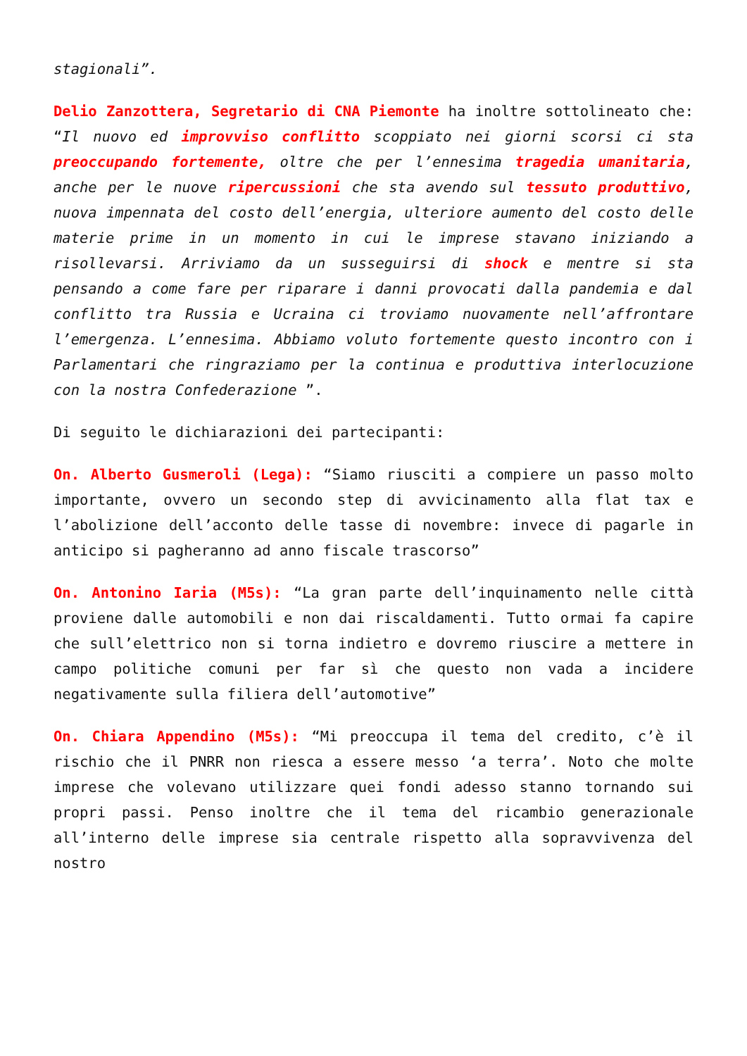stagionali”.
Delio Zanzottera, Segretario di CNA Piemonte ha inoltre sottolineato che: “Il nuovo ed improvviso conflitto scoppiato nei giorni scorsi ci sta preoccupando fortemente, oltre che per l’ennesima tragedia umanitaria, anche per le nuove ripercussioni che sta avendo sul tessuto produttivo, nuova impennata del costo dell’energia, ulteriore aumento del costo delle materie prime in un momento in cui le imprese stavano iniziando a risollevarsi. Arriviamo da un susseguirsi di shock e mentre si sta pensando a come fare per riparare i danni provocati dalla pandemia e dal conflitto tra Russia e Ucraina ci troviamo nuovamente nell’affrontare l’emergenza. L’ennesima. Abbiamo voluto fortemente questo incontro con i Parlamentari che ringraziamo per la continua e produttiva interlocuzione con la nostra Confederazione ”.
Di seguito le dichiarazioni dei partecipanti:
On. Alberto Gusmeroli (Lega): “Siamo riusciti a compiere un passo molto importante, ovvero un secondo step di avvicinamento alla flat tax e l’abolizione dell’acconto delle tasse di novembre: invece di pagarle in anticipo si pagheranno ad anno fiscale trascorso”
On. Antonino Iaria (M5s): “La gran parte dell’inquinamento nelle città proviene dalle automobili e non dai riscaldamenti. Tutto ormai fa capire che sull’elettrico non si torna indietro e dovremo riuscire a mettere in campo politiche comuni per far sì che questo non vada a incidere negativamente sulla filiera dell’automotive”
On. Chiara Appendino (M5s): “Mi preoccupa il tema del credito, c’è il rischio che il PNRR non riesca a essere messo ‘a terra’. Noto che molte imprese che volevano utilizzare quei fondi adesso stanno tornando sui propri passi. Penso inoltre che il tema del ricambio generazionale all’interno delle imprese sia centrale rispetto alla sopravvivenza del nostro